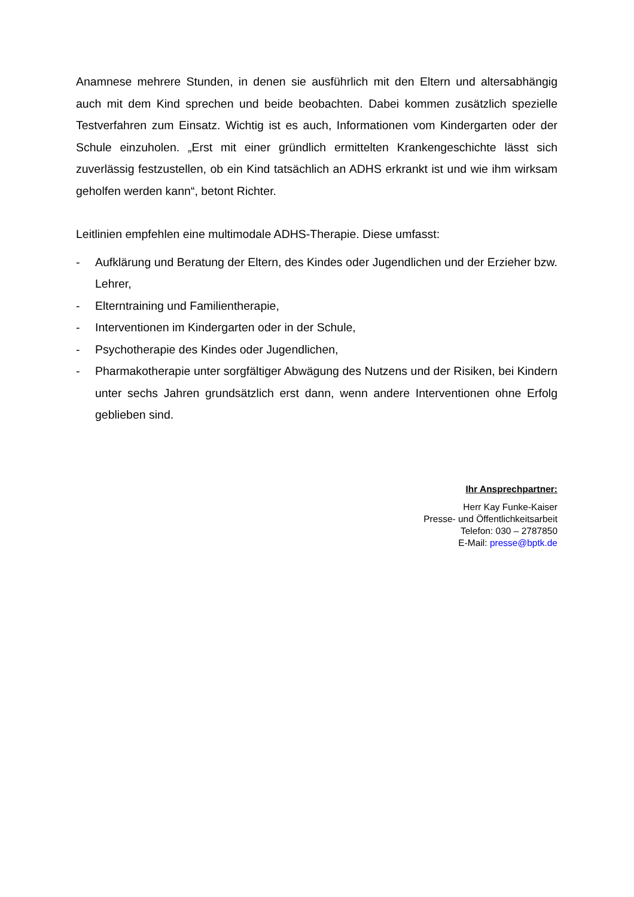Anamnese mehrere Stunden, in denen sie ausführlich mit den Eltern und altersabhängig auch mit dem Kind sprechen und beide beobachten. Dabei kommen zusätzlich spezielle Testverfahren zum Einsatz. Wichtig ist es auch, Informationen vom Kindergarten oder der Schule einzuholen. „Erst mit einer gründlich ermittelten Krankengeschichte lässt sich zuverlässig festzustellen, ob ein Kind tatsächlich an ADHS erkrankt ist und wie ihm wirksam geholfen werden kann“, betont Richter.
Leitlinien empfehlen eine multimodale ADHS-Therapie. Diese umfasst:
- Aufklärung und Beratung der Eltern, des Kindes oder Jugendlichen und der Erzieher bzw. Lehrer,
- Elterntraining und Familientherapie,
- Interventionen im Kindergarten oder in der Schule,
- Psychotherapie des Kindes oder Jugendlichen,
- Pharmakotherapie unter sorgfältiger Abwägung des Nutzens und der Risiken, bei Kindern unter sechs Jahren grundsätzlich erst dann, wenn andere Interventionen ohne Erfolg geblieben sind.
Ihr Ansprechpartner:
Herr Kay Funke-Kaiser
Presse- und Öffentlichkeitsarbeit
Telefon: 030 – 2787850
E-Mail: presse@bptk.de